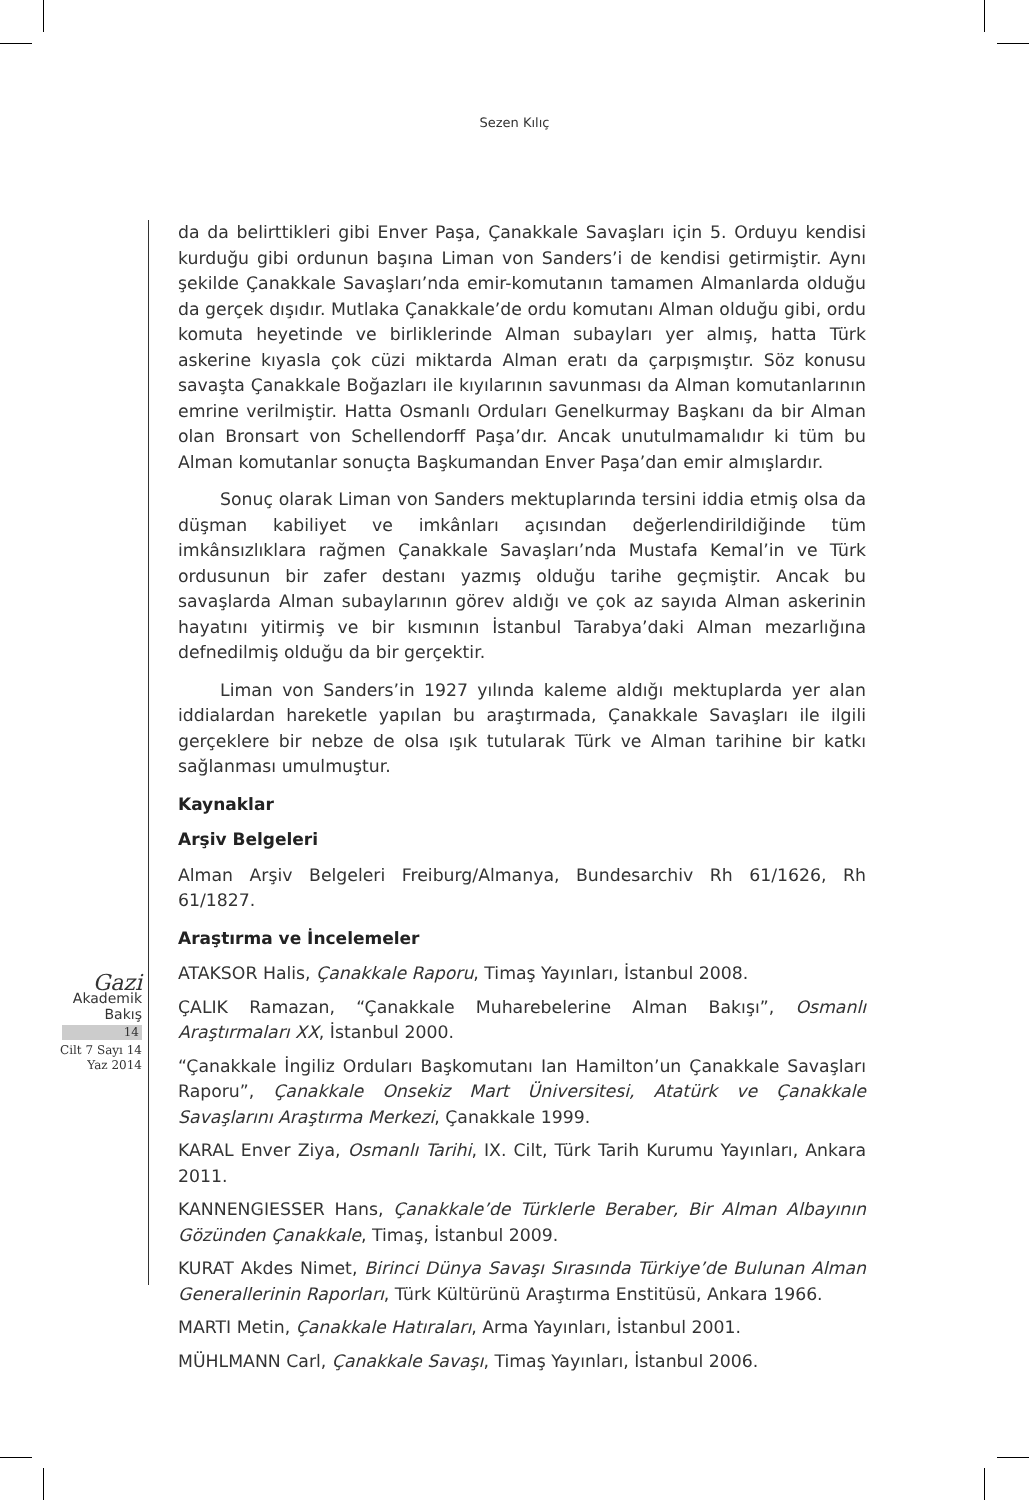Sezen Kılıç
Gazi
Akademik
Bakış
14
Cilt 7 Sayı 14
Yaz 2014
da da belirttikleri gibi Enver Paşa, Çanakkale Savaşları için 5. Orduyu kendisi kurduğu gibi ordunun başına Liman von Sanders’i de kendisi getirmiştir. Aynı şekilde Çanakkale Savaşları’nda emir-komutanın tamamen Almanlarda olduğu da gerçek dışıdır. Mutlaka Çanakkale’de ordu komutanı Alman olduğu gibi, ordu komuta heyetinde ve birliklerinde Alman subayları yer almış, hatta Türk askerine kıyasla çok cüzi miktarda Alman eratı da çarpışmıştır. Söz konusu savaşta Çanakkale Boğazları ile kıyılarının savunması da Alman komutanlarının emrine verilmiştir. Hatta Osmanlı Orduları Genelkurmay Başkanı da bir Alman olan Bronsart von Schellendorff Paşa’dır. Ancak unutulmamalıdır ki tüm bu Alman komutanlar sonuçta Başkumandan Enver Paşa’dan emir almışlardır.
Sonuç olarak Liman von Sanders mektuplarında tersini iddia etmiş olsa da düşman kabiliyet ve imkânları açısından değerlendirildiğinde tüm imkânsızlıklara rağmen Çanakkale Savaşları’nda Mustafa Kemal’in ve Türk ordusunun bir zafer destanı yazmış olduğu tarihe geçmiştir. Ancak bu savaşlarda Alman subaylarının görev aldığı ve çok az sayıda Alman askerinin hayatını yitirmiş ve bir kısmının İstanbul Tarabya’daki Alman mezarlığına defnedilmiş olduğu da bir gerçektir.
Liman von Sanders’in 1927 yılında kaleme aldığı mektuplarda yer alan iddialardan hareketle yapılan bu araştırmada, Çanakkale Savaşları ile ilgili gerçeklere bir nebze de olsa ışık tutularak Türk ve Alman tarihine bir katkı sağlanması umulmuştur.
Kaynaklar
Arşiv Belgeleri
Alman Arşiv Belgeleri Freiburg/Almanya, Bundesarchiv Rh 61/1626, Rh 61/1827.
Araştırma ve İncelemeler
ATAKSOR Halis, Çanakkale Raporu, Timaş Yayınları, İstanbul 2008.
ÇALIK Ramazan, “Çanakkale Muharebelerine Alman Bakışı”, Osmanlı Araştırmaları XX, İstanbul 2000.
“Çanakkale İngiliz Orduları Başkomutanı Ian Hamilton’un Çanakkale Savaşları Raporu”, Çanakkale Onsekiz Mart Üniversitesi, Atatürk ve Çanakkale Savaşlarını Araştırma Merkezi, Çanakkale 1999.
KARAL Enver Ziya, Osmanlı Tarihi, IX. Cilt, Türk Tarih Kurumu Yayınları, Ankara 2011.
KANNENGIESSER Hans, Çanakkale’de Türklerle Beraber, Bir Alman Albayının Gözünden Çanakkale, Timaş, İstanbul 2009.
KURAT Akdes Nimet, Birinci Dünya Savaşı Sırasında Türkiye’de Bulunan Alman Generallerinin Raporları, Türk Kültürünü Araştırma Enstitüsü, Ankara 1966.
MARTI Metin, Çanakkale Hatıraları, Arma Yayınları, İstanbul 2001.
MÜHLMANN Carl, Çanakkale Savaşı, Timaş Yayınları, İstanbul 2006.